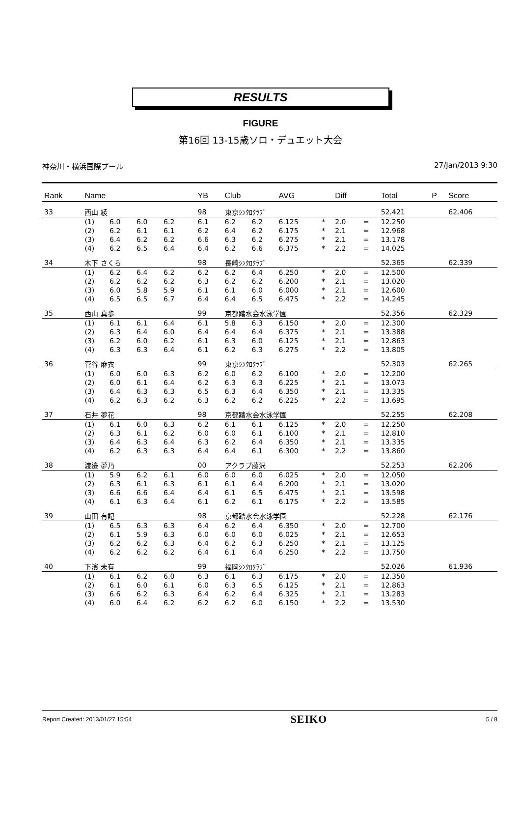RESULTS
FIGURE
第16回 13-15歳ソロ・デュエット大会
神奈川・横浜国際プール 27/Jan/2013 9:30
| Rank | Name | | | | | YB | Club | | AVG | | Diff | | Total | P | Score |
| --- | --- | --- | --- | --- | --- | --- | --- | --- | --- | --- | --- | --- | --- | --- | --- |
| 33 | 西山 綾 | | | | | 98 | 東京ｼﾝｸﾛｸﾗﾌﾞ | | | | | | 52.421 | | 62.406 |
| | (1) | 6.0 | 6.0 | 6.2 | | 6.1 | 6.2 | 6.2 | 6.125 | * | 2.0 | = | 12.250 | | |
| | (2) | 6.2 | 6.1 | 6.1 | | 6.2 | 6.4 | 6.2 | 6.175 | * | 2.1 | = | 12.968 | | |
| | (3) | 6.4 | 6.2 | 6.2 | | 6.6 | 6.3 | 6.2 | 6.275 | * | 2.1 | = | 13.178 | | |
| | (4) | 6.2 | 6.5 | 6.4 | | 6.4 | 6.2 | 6.6 | 6.375 | * | 2.2 | = | 14.025 | | |
| 34 | 木下 さくら | | | | | 98 | 長崎ｼﾝｸﾛｸﾗﾌﾞ | | | | | | 52.365 | | 62.339 |
| | (1) | 6.2 | 6.4 | 6.2 | | 6.2 | 6.2 | 6.4 | 6.250 | * | 2.0 | = | 12.500 | | |
| | (2) | 6.2 | 6.2 | 6.2 | | 6.3 | 6.2 | 6.2 | 6.200 | * | 2.1 | = | 13.020 | | |
| | (3) | 6.0 | 5.8 | 5.9 | | 6.1 | 6.1 | 6.0 | 6.000 | * | 2.1 | = | 12.600 | | |
| | (4) | 6.5 | 6.5 | 6.7 | | 6.4 | 6.4 | 6.5 | 6.475 | * | 2.2 | = | 14.245 | | |
| 35 | 西山 真歩 | | | | | 99 | 京都踏水会水泳学園 | | | | | | 52.356 | | 62.329 |
| | (1) | 6.1 | 6.1 | 6.4 | | 6.1 | 5.8 | 6.3 | 6.150 | * | 2.0 | = | 12.300 | | |
| | (2) | 6.3 | 6.4 | 6.0 | | 6.4 | 6.4 | 6.4 | 6.375 | * | 2.1 | = | 13.388 | | |
| | (3) | 6.2 | 6.0 | 6.2 | | 6.1 | 6.3 | 6.0 | 6.125 | * | 2.1 | = | 12.863 | | |
| | (4) | 6.3 | 6.3 | 6.4 | | 6.1 | 6.2 | 6.3 | 6.275 | * | 2.2 | = | 13.805 | | |
| 36 | 菅谷 麻衣 | | | | | 99 | 東京ｼﾝｸﾛｸﾗﾌﾞ | | | | | | 52.303 | | 62.265 |
| | (1) | 6.0 | 6.0 | 6.3 | | 6.2 | 6.0 | 6.2 | 6.100 | * | 2.0 | = | 12.200 | | |
| | (2) | 6.0 | 6.1 | 6.4 | | 6.2 | 6.3 | 6.3 | 6.225 | * | 2.1 | = | 13.073 | | |
| | (3) | 6.4 | 6.3 | 6.3 | | 6.5 | 6.3 | 6.4 | 6.350 | * | 2.1 | = | 13.335 | | |
| | (4) | 6.2 | 6.3 | 6.2 | | 6.3 | 6.2 | 6.2 | 6.225 | * | 2.2 | = | 13.695 | | |
| 37 | 石井 夢花 | | | | | 98 | 京都踏水会水泳学園 | | | | | | 52.255 | | 62.208 |
| | (1) | 6.1 | 6.0 | 6.3 | | 6.2 | 6.1 | 6.1 | 6.125 | * | 2.0 | = | 12.250 | | |
| | (2) | 6.3 | 6.1 | 6.2 | | 6.0 | 6.0 | 6.1 | 6.100 | * | 2.1 | = | 12.810 | | |
| | (3) | 6.4 | 6.3 | 6.4 | | 6.3 | 6.2 | 6.4 | 6.350 | * | 2.1 | = | 13.335 | | |
| | (4) | 6.2 | 6.3 | 6.3 | | 6.4 | 6.4 | 6.1 | 6.300 | * | 2.2 | = | 13.860 | | |
| 38 | 渡邉 夢乃 | | | | | 00 | アクラブ藤沢 | | | | | | 52.253 | | 62.206 |
| | (1) | 5.9 | 6.2 | 6.1 | | 6.0 | 6.0 | 6.0 | 6.025 | * | 2.0 | = | 12.050 | | |
| | (2) | 6.3 | 6.1 | 6.3 | | 6.1 | 6.1 | 6.4 | 6.200 | * | 2.1 | = | 13.020 | | |
| | (3) | 6.6 | 6.6 | 6.4 | | 6.4 | 6.1 | 6.5 | 6.475 | * | 2.1 | = | 13.598 | | |
| | (4) | 6.1 | 6.3 | 6.4 | | 6.1 | 6.2 | 6.1 | 6.175 | * | 2.2 | = | 13.585 | | |
| 39 | 山田 有記 | | | | | 98 | 京都踏水会水泳学園 | | | | | | 52.228 | | 62.176 |
| | (1) | 6.5 | 6.3 | 6.3 | | 6.4 | 6.2 | 6.4 | 6.350 | * | 2.0 | = | 12.700 | | |
| | (2) | 6.1 | 5.9 | 6.3 | | 6.0 | 6.0 | 6.0 | 6.025 | * | 2.1 | = | 12.653 | | |
| | (3) | 6.2 | 6.2 | 6.3 | | 6.4 | 6.2 | 6.3 | 6.250 | * | 2.1 | = | 13.125 | | |
| | (4) | 6.2 | 6.2 | 6.2 | | 6.4 | 6.1 | 6.4 | 6.250 | * | 2.2 | = | 13.750 | | |
| 40 | 下濱 未有 | | | | | 99 | 福岡ｼﾝｸﾛｸﾗﾌﾞ | | | | | | 52.026 | | 61.936 |
| | (1) | 6.1 | 6.2 | 6.0 | | 6.3 | 6.1 | 6.3 | 6.175 | * | 2.0 | = | 12.350 | | |
| | (2) | 6.1 | 6.0 | 6.1 | | 6.0 | 6.3 | 6.5 | 6.125 | * | 2.1 | = | 12.863 | | |
| | (3) | 6.6 | 6.2 | 6.3 | | 6.4 | 6.2 | 6.4 | 6.325 | * | 2.1 | = | 13.283 | | |
| | (4) | 6.0 | 6.4 | 6.2 | | 6.2 | 6.2 | 6.0 | 6.150 | * | 2.2 | = | 13.530 | | |
Report Created: 2013/01/27 15:54 SEIKO 5 / 8